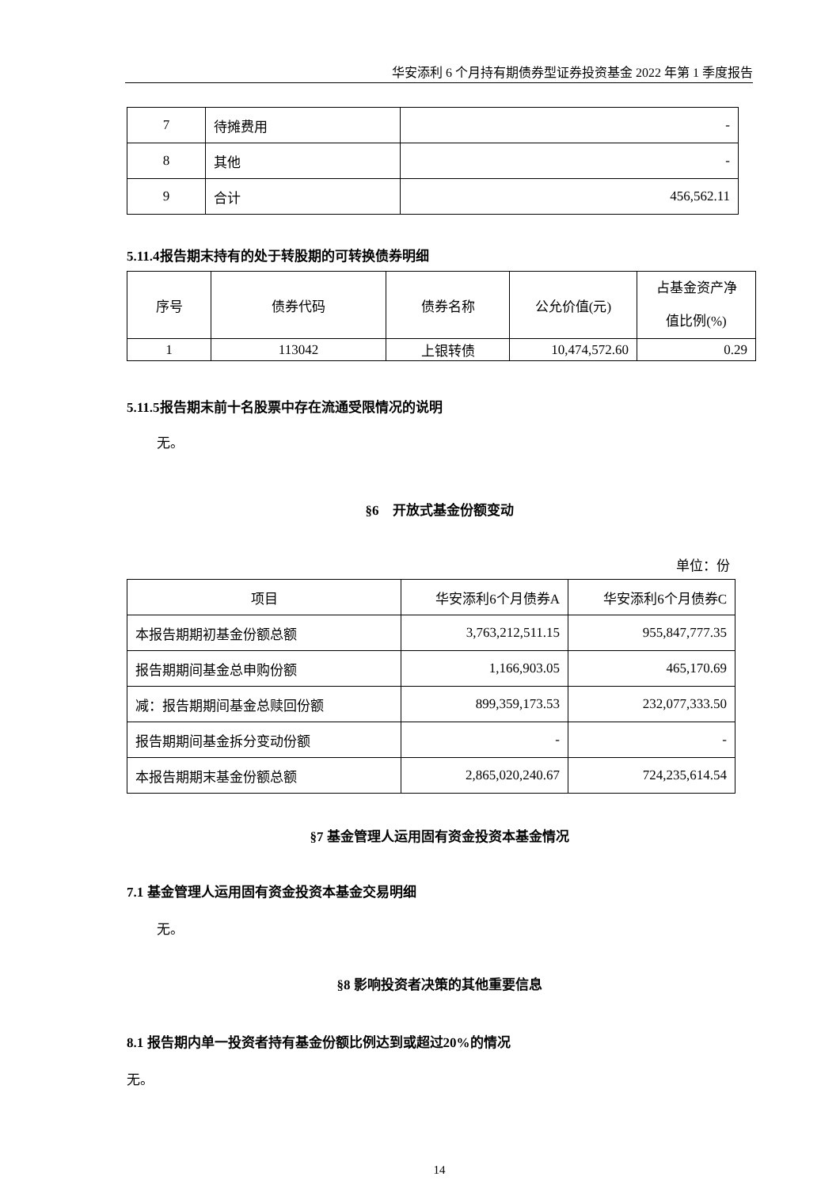华安添利 6 个月持有期债券型证券投资基金 2022 年第 1 季度报告
| 7 | 待摊费用 | - |
| 8 | 其他 | - |
| 9 | 合计 | 456,562.11 |
5.11.4报告期末持有的处于转股期的可转换债券明细
| 序号 | 债券代码 | 债券名称 | 公允价值(元) | 占基金资产净 值比例(%) |
| --- | --- | --- | --- | --- |
| 1 | 113042 | 上银转债 | 10,474,572.60 | 0.29 |
5.11.5报告期末前十名股票中存在流通受限情况的说明
无。
§6　开放式基金份额变动
单位：份
| 项目 | 华安添利6个月债券A | 华安添利6个月债券C |
| 本报告期期初基金份额总额 | 3,763,212,511.15 | 955,847,777.35 |
| 报告期期间基金总申购份额 | 1,166,903.05 | 465,170.69 |
| 减：报告期期间基金总赎回份额 | 899,359,173.53 | 232,077,333.50 |
| 报告期期间基金拆分变动份额 | - | - |
| 本报告期期末基金份额总额 | 2,865,020,240.67 | 724,235,614.54 |
§7 基金管理人运用固有资金投资本基金情况
7.1 基金管理人运用固有资金投资本基金交易明细
无。
§8 影响投资者决策的其他重要信息
8.1 报告期内单一投资者持有基金份额比例达到或超过20%的情况
无。
14